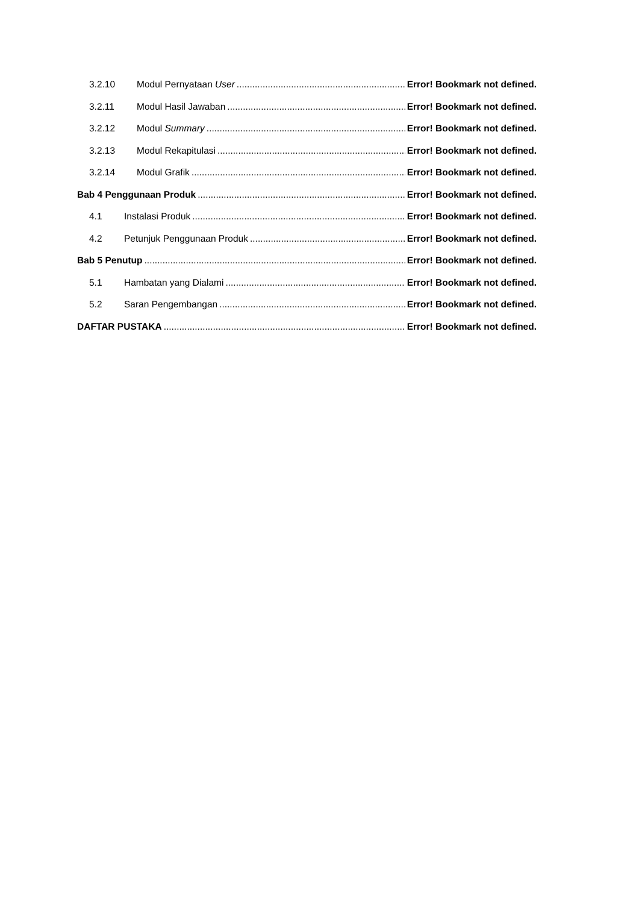3.2.10 Modul Pernyataan User Error! Bookmark not defined.
3.2.11 Modul Hasil Jawaban Error! Bookmark not defined.
3.2.12 Modul Summary Error! Bookmark not defined.
3.2.13 Modul Rekapitulasi Error! Bookmark not defined.
3.2.14 Modul Grafik Error! Bookmark not defined.
Bab 4 Penggunaan Produk Error! Bookmark not defined.
4.1 Instalasi Produk Error! Bookmark not defined.
4.2 Petunjuk Penggunaan Produk Error! Bookmark not defined.
Bab 5 Penutup Error! Bookmark not defined.
5.1 Hambatan yang Dialami Error! Bookmark not defined.
5.2 Saran Pengembangan Error! Bookmark not defined.
DAFTAR PUSTAKA Error! Bookmark not defined.